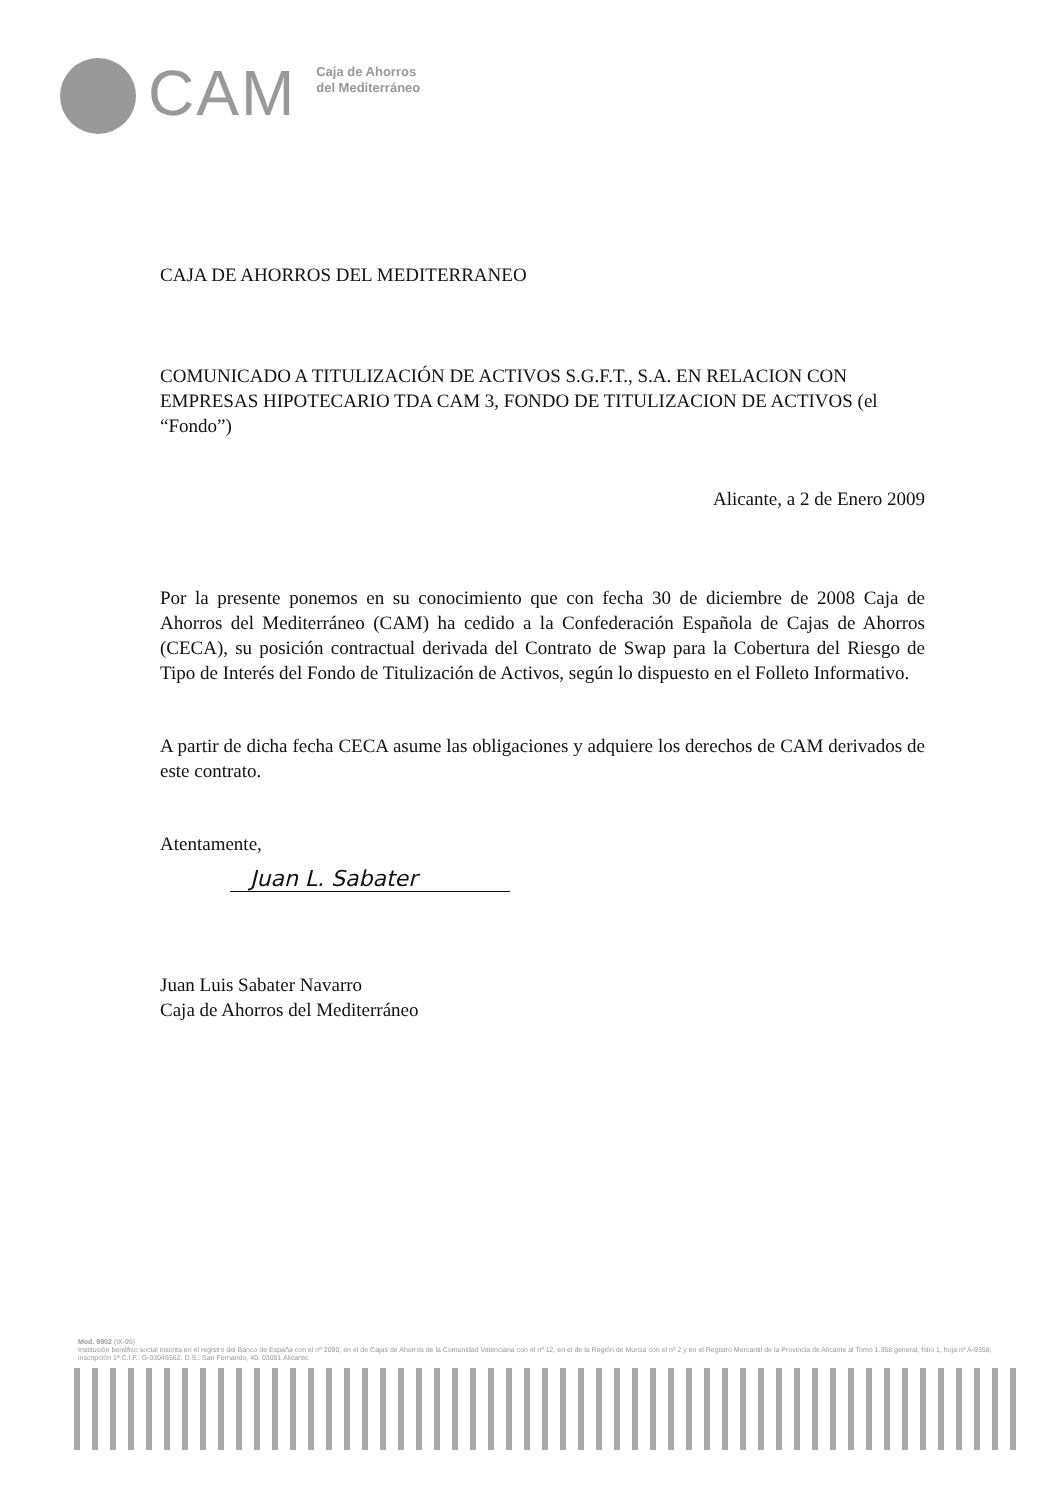CAM
Caja de Ahorros
del Mediterráneo
CAJA DE AHORROS DEL MEDITERRANEO
COMUNICADO A TITULIZACIÓN DE ACTIVOS S.G.F.T., S.A. EN RELACION CON EMPRESAS HIPOTECARIO TDA CAM 3, FONDO DE TITULIZACION DE ACTIVOS (el “Fondo”)
Alicante, a 2 de Enero 2009
Por la presente ponemos en su conocimiento que con fecha 30 de diciembre de 2008 Caja de Ahorros del Mediterráneo (CAM) ha cedido a la Confederación Española de Cajas de Ahorros (CECA), su posición contractual derivada del Contrato de Swap para la Cobertura del Riesgo de Tipo de Interés del Fondo de Titulización de Activos, según lo dispuesto en el Folleto Informativo.
A partir de dicha fecha CECA asume las obligaciones y adquiere los derechos de CAM derivados de este contrato.
Atentamente,
Juan L. Sabater
Juan Luis Sabater Navarro
Caja de Ahorros del Mediterráneo
Mod. 9902 (IX-95)
Institución benéfico social inscrita en el registro del Banco de España con el nº 2090, en el de Cajas de Ahorros de la Comunidad Valenciana con el nº 12, en el de la Región de Murcia con el nº 2 y en el Registro Mercantil de la Provincia de Alicante al Tomo 1.358 general, folio 1, hoja nº A-9358, inscripción 1ª.C.I.F.: G-03046562. D.S.: San Fernando, 40. 03001 Alicante.